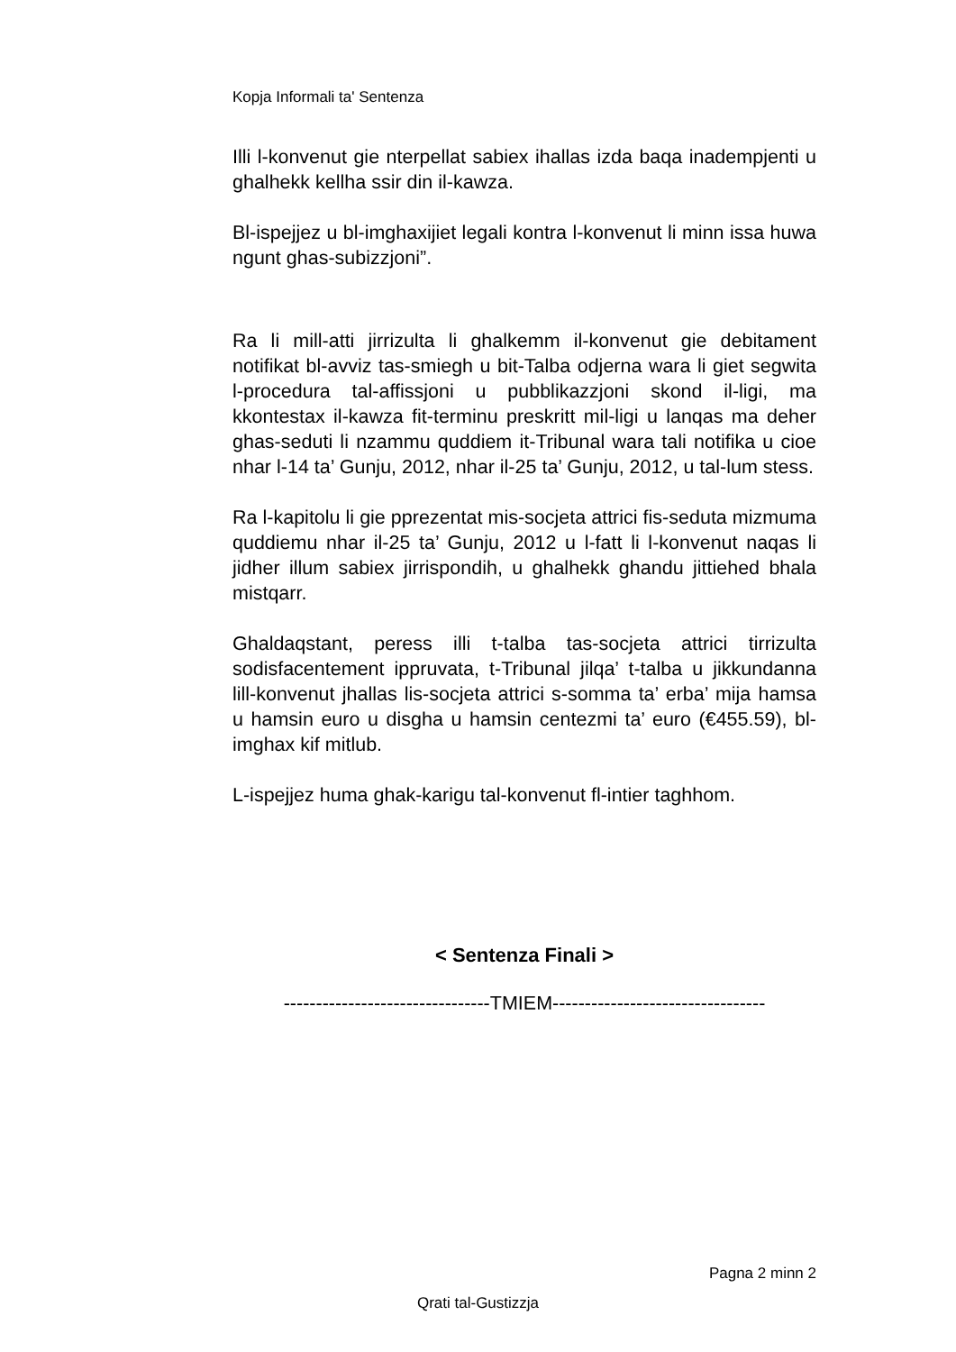Kopja Informali ta' Sentenza
Illi l-konvenut gie nterpellat sabiex ihallas izda baqa inadempjenti u ghalhekk kellha ssir din il-kawza.
Bl-ispejjez u bl-imghaxijiet legali kontra l-konvenut li minn issa huwa ngunt ghas-subizzjoni”.
Ra li mill-atti jirrizulta li ghalkemm il-konvenut gie debitament notifikat bl-avviz tas-smiegh u bit-Talba odjerna wara li giet segwita l-procedura tal-affissjoni u pubblikazzjoni skond il-ligi, ma kkontestax il-kawza fit-terminu preskritt mil-ligi u lanqas ma deher ghas-seduti li nzammu quddiem it-Tribunal wara tali notifika u cioe nhar l-14 ta’ Gunju, 2012, nhar il-25 ta’ Gunju, 2012, u tal-lum stess.
Ra l-kapitolu li gie pprezentat mis-socjeta attrici fis-seduta mizmuma quddiemu nhar il-25 ta’ Gunju, 2012 u l-fatt li l-konvenut naqas li jidher illum sabiex jirrispondih, u ghalhekk ghandu jittiehed bhala mistqarr.
Ghaldaqstant, peress illi t-talba tas-socjeta attrici tirrizulta sodisfacentement ippruvata, t-Tribunal jilqa’ t-talba u jikkundanna lill-konvenut jhallas lis-socjeta attrici s-somma ta’ erba’ mija hamsa u hamsin euro u disgha u hamsin centezmi ta’ euro (€455.59), bl-imghax kif mitlub.
L-ispejjez huma ghak-karigu tal-konvenut fl-intier taghhom.
< Sentenza Finali >
--------------------------------TMIEM---------------------------------
Pagna 2 minn 2
Qrati tal-Gustizzja